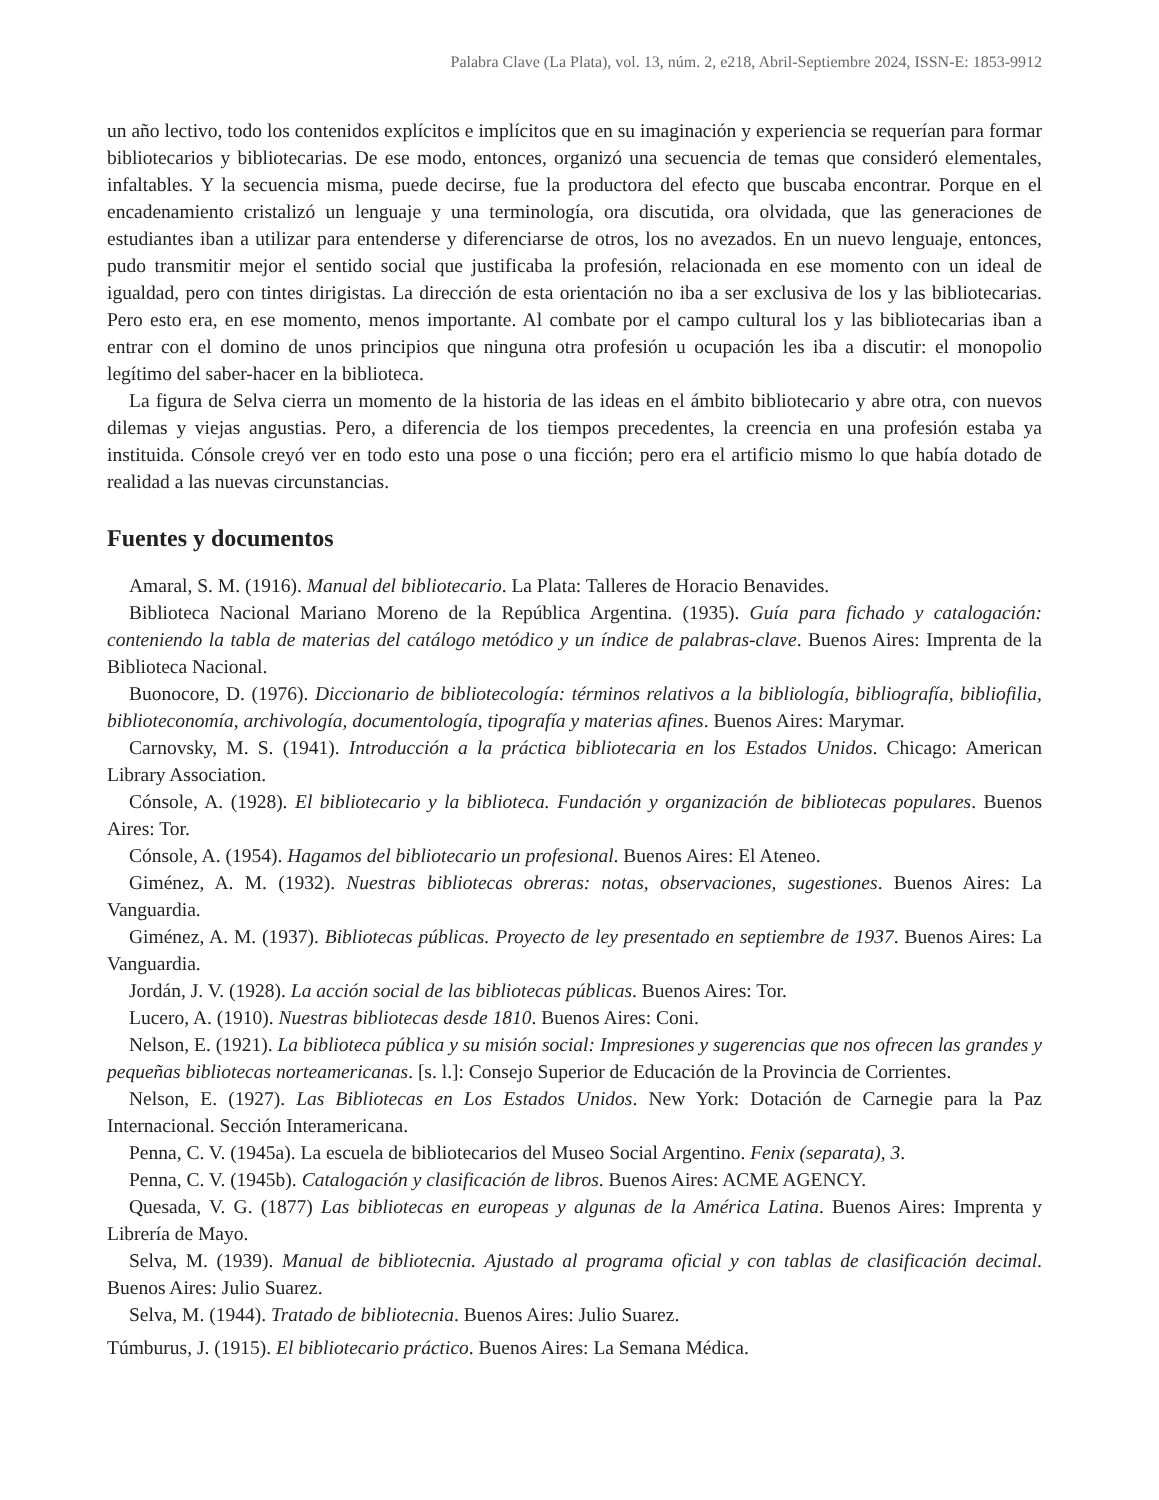Palabra Clave (La Plata), vol. 13, núm. 2, e218, Abril-Septiembre 2024, ISSN-E: 1853-9912
un año lectivo, todo los contenidos explícitos e implícitos que en su imaginación y experiencia se requerían para formar bibliotecarios y bibliotecarias. De ese modo, entonces, organizó una secuencia de temas que consideró elementales, infaltables. Y la secuencia misma, puede decirse, fue la productora del efecto que buscaba encontrar. Porque en el encadenamiento cristalizó un lenguaje y una terminología, ora discutida, ora olvidada, que las generaciones de estudiantes iban a utilizar para entenderse y diferenciarse de otros, los no avezados. En un nuevo lenguaje, entonces, pudo transmitir mejor el sentido social que justificaba la profesión, relacionada en ese momento con un ideal de igualdad, pero con tintes dirigistas. La dirección de esta orientación no iba a ser exclusiva de los y las bibliotecarias. Pero esto era, en ese momento, menos importante. Al combate por el campo cultural los y las bibliotecarias iban a entrar con el domino de unos principios que ninguna otra profesión u ocupación les iba a discutir: el monopolio legítimo del saber-hacer en la biblioteca.
La figura de Selva cierra un momento de la historia de las ideas en el ámbito bibliotecario y abre otra, con nuevos dilemas y viejas angustias. Pero, a diferencia de los tiempos precedentes, la creencia en una profesión estaba ya instituida. Cónsole creyó ver en todo esto una pose o una ficción; pero era el artificio mismo lo que había dotado de realidad a las nuevas circunstancias.
Fuentes y documentos
Amaral, S. M. (1916). Manual del bibliotecario. La Plata: Talleres de Horacio Benavides.
Biblioteca Nacional Mariano Moreno de la República Argentina. (1935). Guía para fichado y catalogación: conteniendo la tabla de materias del catálogo metódico y un índice de palabras-clave. Buenos Aires: Imprenta de la Biblioteca Nacional.
Buonocore, D. (1976). Diccionario de bibliotecología: términos relativos a la bibliología, bibliografía, bibliofilia, biblioteconomía, archivología, documentología, tipografía y materias afines. Buenos Aires: Marymar.
Carnovsky, M. S. (1941). Introducción a la práctica bibliotecaria en los Estados Unidos. Chicago: American Library Association.
Cónsole, A. (1928). El bibliotecario y la biblioteca. Fundación y organización de bibliotecas populares. Buenos Aires: Tor.
Cónsole, A. (1954). Hagamos del bibliotecario un profesional. Buenos Aires: El Ateneo.
Giménez, A. M. (1932). Nuestras bibliotecas obreras: notas, observaciones, sugestiones. Buenos Aires: La Vanguardia.
Giménez, A. M. (1937). Bibliotecas públicas. Proyecto de ley presentado en septiembre de 1937. Buenos Aires: La Vanguardia.
Jordán, J. V. (1928). La acción social de las bibliotecas públicas. Buenos Aires: Tor.
Lucero, A. (1910). Nuestras bibliotecas desde 1810. Buenos Aires: Coni.
Nelson, E. (1921). La biblioteca pública y su misión social: Impresiones y sugerencias que nos ofrecen las grandes y pequeñas bibliotecas norteamericanas. [s. l.]: Consejo Superior de Educación de la Provincia de Corrientes.
Nelson, E. (1927). Las Bibliotecas en Los Estados Unidos. New York: Dotación de Carnegie para la Paz Internacional. Sección Interamericana.
Penna, C. V. (1945a). La escuela de bibliotecarios del Museo Social Argentino. Fenix (separata), 3.
Penna, C. V. (1945b). Catalogación y clasificación de libros. Buenos Aires: ACME AGENCY.
Quesada, V. G. (1877) Las bibliotecas en europeas y algunas de la América Latina. Buenos Aires: Imprenta y Librería de Mayo.
Selva, M. (1939). Manual de bibliotecnia. Ajustado al programa oficial y con tablas de clasificación decimal. Buenos Aires: Julio Suarez.
Selva, M. (1944). Tratado de bibliotecnia. Buenos Aires: Julio Suarez.
Túmburus, J. (1915). El bibliotecario práctico. Buenos Aires: La Semana Médica.